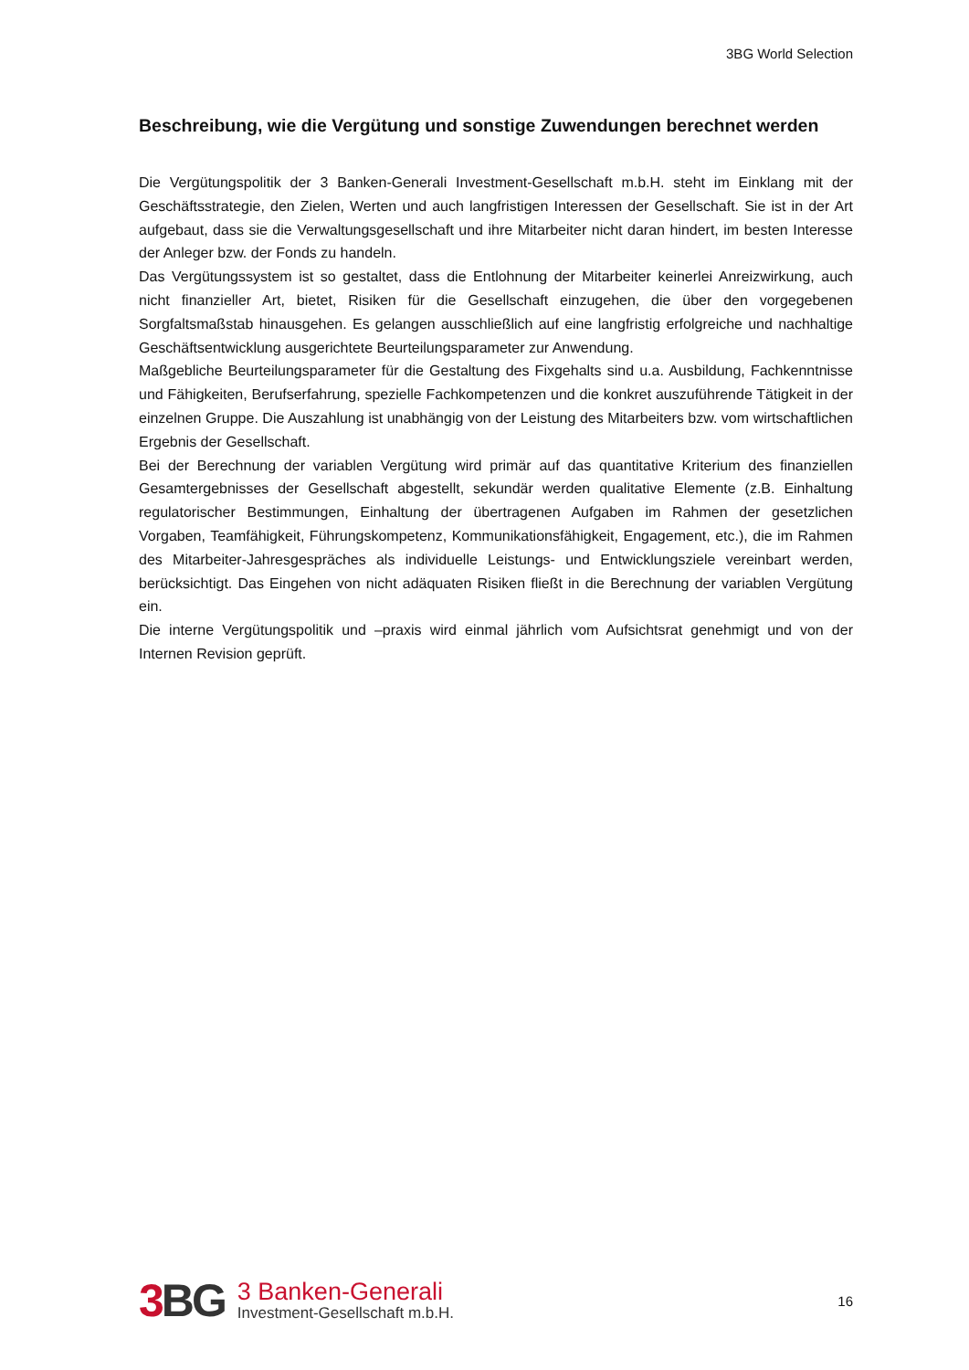3BG World Selection
Beschreibung, wie die Vergütung und sonstige Zuwendungen berechnet werden
Die Vergütungspolitik der 3 Banken-Generali Investment-Gesellschaft m.b.H. steht im Einklang mit der Geschäftsstrategie, den Zielen, Werten und auch langfristigen Interessen der Gesellschaft. Sie ist in der Art aufgebaut, dass sie die Verwaltungsgesellschaft und ihre Mitarbeiter nicht daran hindert, im besten Interesse der Anleger bzw. der Fonds zu handeln.
Das Vergütungssystem ist so gestaltet, dass die Entlohnung der Mitarbeiter keinerlei Anreizwirkung, auch nicht finanzieller Art, bietet, Risiken für die Gesellschaft einzugehen, die über den vorgegebenen Sorgfaltsmaßstab hinausgehen. Es gelangen ausschließlich auf eine langfristig erfolgreiche und nachhaltige Geschäftsentwicklung ausgerichtete Beurteilungsparameter zur Anwendung.
Maßgebliche Beurteilungsparameter für die Gestaltung des Fixgehalts sind u.a. Ausbildung, Fachkenntnisse und Fähigkeiten, Berufserfahrung, spezielle Fachkompetenzen und die konkret auszuführende Tätigkeit in der einzelnen Gruppe. Die Auszahlung ist unabhängig von der Leistung des Mitarbeiters bzw. vom wirtschaftlichen Ergebnis der Gesellschaft.
Bei der Berechnung der variablen Vergütung wird primär auf das quantitative Kriterium des finanziellen Gesamtergebnisses der Gesellschaft abgestellt, sekundär werden qualitative Elemente (z.B. Einhaltung regulatorischer Bestimmungen, Einhaltung der übertragenen Aufgaben im Rahmen der gesetzlichen Vorgaben, Teamfähigkeit, Führungskompetenz, Kommunikationsfähigkeit, Engagement, etc.), die im Rahmen des Mitarbeiter-Jahresgespräches als individuelle Leistungs- und Entwicklungsziele vereinbart werden, berücksichtigt. Das Eingehen von nicht adäquaten Risiken fließt in die Berechnung der variablen Vergütung ein.
Die interne Vergütungspolitik und –praxis wird einmal jährlich vom Aufsichtsrat genehmigt und von der Internen Revision geprüft.
3 BG
3 Banken-Generali
Investment-Gesellschaft m.b.H.
16